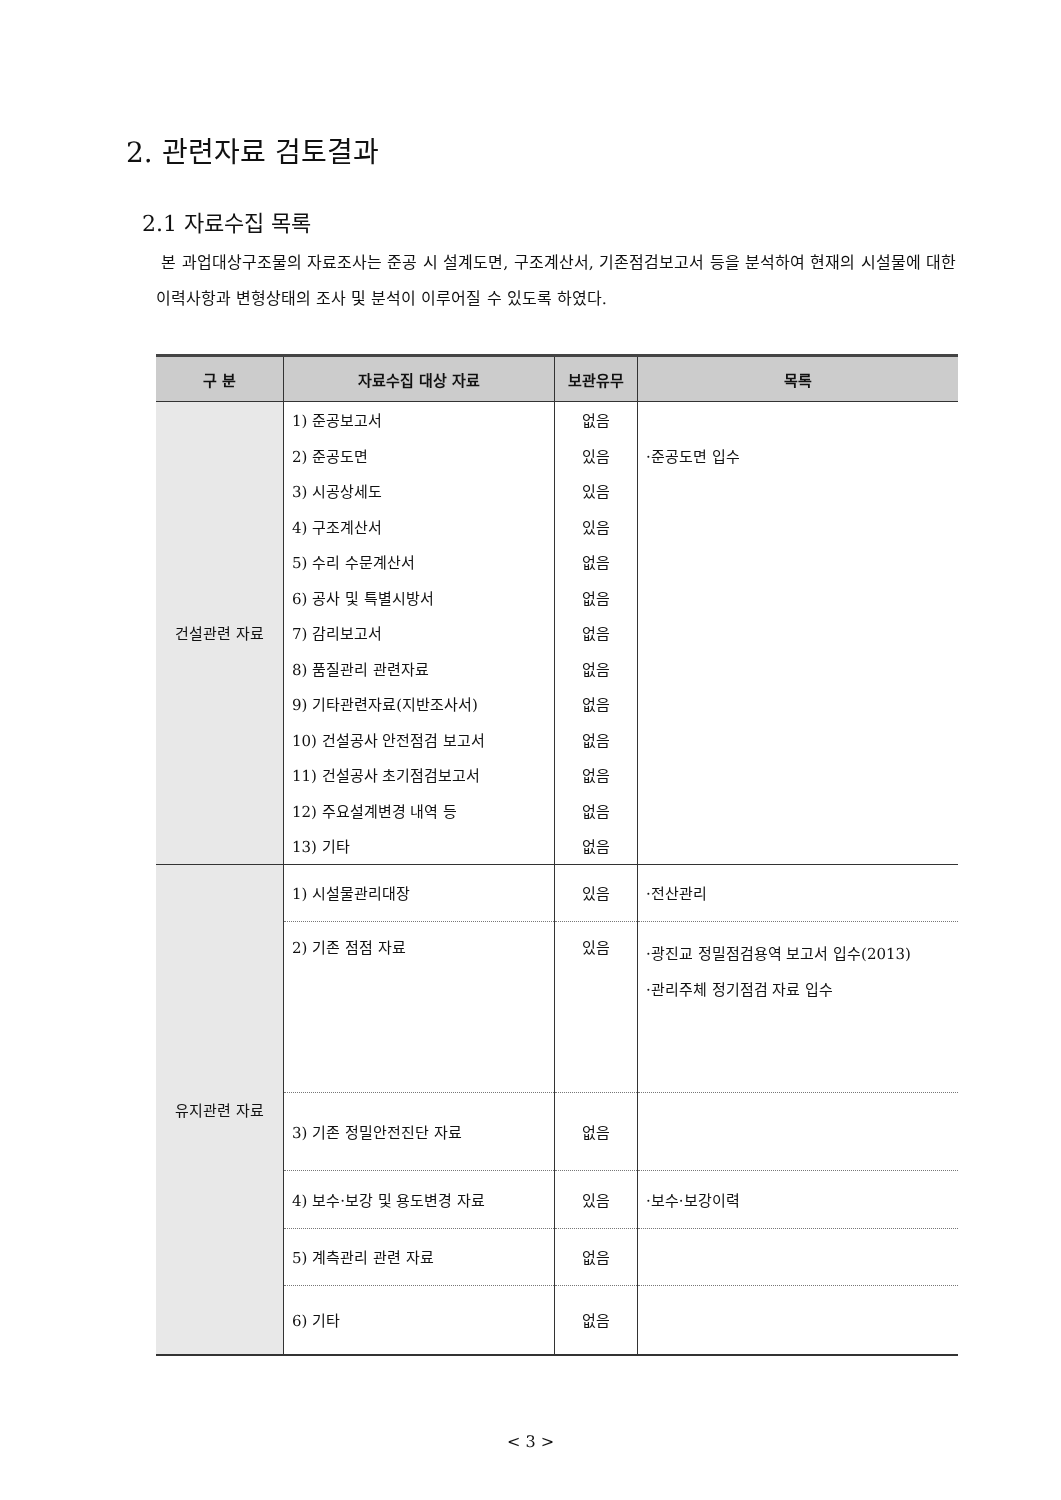2. 관련자료 검토결과
2.1 자료수집 목록
본 과업대상구조물의 자료조사는 준공 시 설계도면, 구조계산서, 기존점검보고서 등을 분석하여 현재의 시설물에 대한 이력사항과 변형상태의 조사 및 분석이 이루어질 수 있도록 하였다.
| 구 분 | 자료수집 대상 자료 | 보관유무 | 목록 |
| --- | --- | --- | --- |
| 건설관련 자료 | 1) 준공보고서 | 없음 | |
| | 2) 준공도면 | 있음 | ·준공도면 입수 |
| | 3) 시공상세도 | 있음 | |
| | 4) 구조계산서 | 있음 | |
| | 5) 수리 수문계산서 | 없음 | |
| | 6) 공사 및 특별시방서 | 없음 | |
| | 7) 감리보고서 | 없음 | |
| | 8) 품질관리 관련자료 | 없음 | |
| | 9) 기타관련자료(지반조사서) | 없음 | |
| | 10) 건설공사 안전점검 보고서 | 없음 | |
| | 11) 건설공사 초기점검보고서 | 없음 | |
| | 12) 주요설계변경 내역 등 | 없음 | |
| | 13) 기타 | 없음 | |
| 유지관련 자료 | 1) 시설물관리대장 | 있음 | ·전산관리 |
| | 2) 기존 점점 자료 | 있음 | ·광진교 정밀점검용역 보고서 입수(2013) ·관리주체 정기점검 자료 입수 |
| | 3) 기존 정밀안전진단 자료 | 없음 | |
| | 4) 보수·보강 및 용도변경 자료 | 있음 | ·보수·보강이력 |
| | 5) 계측관리 관련 자료 | 없음 | |
| | 6) 기타 | 없음 | |
< 3 >